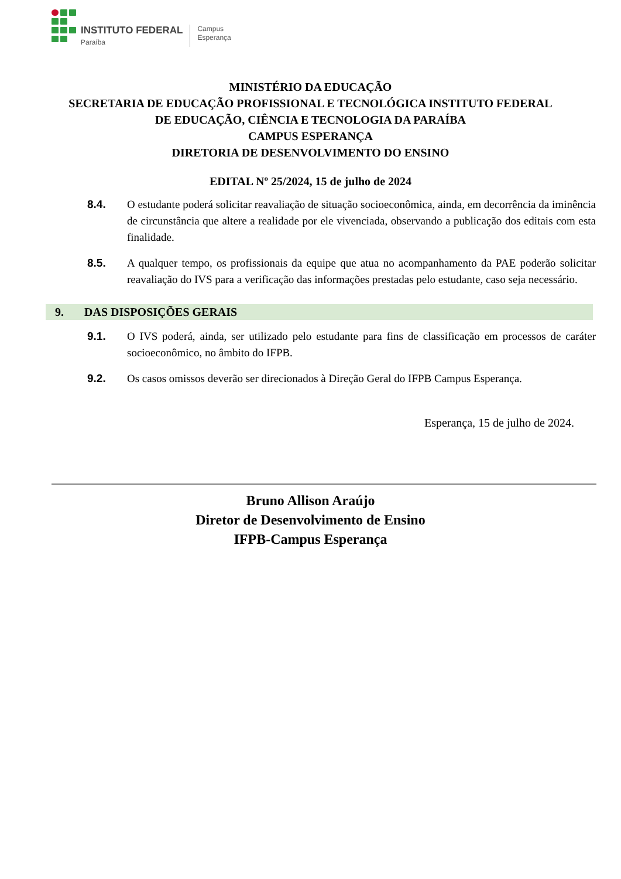INSTITUTO FEDERAL
Paraíba
Campus
Esperança
MINISTÉRIO DA EDUCAÇÃO
SECRETARIA DE EDUCAÇÃO PROFISSIONAL E TECNOLÓGICA INSTITUTO FEDERAL
DE EDUCAÇÃO, CIÊNCIA E TECNOLOGIA DA PARAÍBA
CAMPUS ESPERANÇA
DIRETORIA DE DESENVOLVIMENTO DO ENSINO
EDITAL Nº 25/2024, 15 de julho de 2024
8.4. O estudante poderá solicitar reavaliação de situação socioeconômica, ainda, em decorrência da iminência de circunstância que altere a realidade por ele vivenciada, observando a publicação dos editais com esta finalidade.
8.5. A qualquer tempo, os profissionais da equipe que atua no acompanhamento da PAE poderão solicitar reavaliação do IVS para a verificação das informações prestadas pelo estudante, caso seja necessário.
9. DAS DISPOSIÇÕES GERAIS
9.1. O IVS poderá, ainda, ser utilizado pelo estudante para fins de classificação em processos de caráter socioeconômico, no âmbito do IFPB.
9.2. Os casos omissos deverão ser direcionados à Direção Geral do IFPB Campus Esperança.
Esperança, 15 de julho de 2024.
Bruno Allison Araújo
Diretor de Desenvolvimento de Ensino
IFPB-Campus Esperança